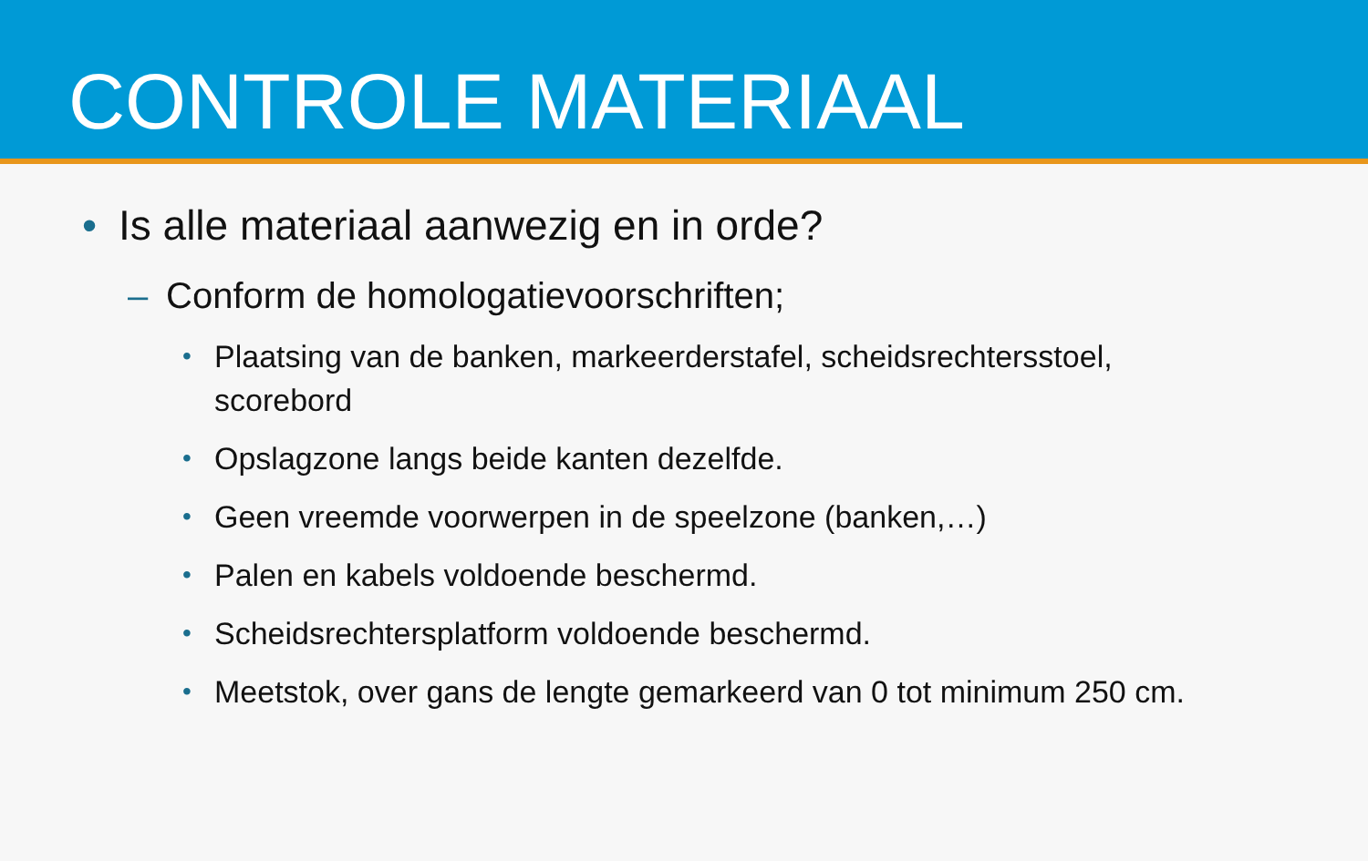CONTROLE MATERIAAL
• Is alle materiaal aanwezig en in orde?
– Conform de homologatievoorschriften;
• Plaatsing van de banken, markeerderstafel, scheidsrechtersstoel, scorebord
• Opslagzone langs beide kanten dezelfde.
• Geen vreemde voorwerpen in de speelzone (banken,…)
• Palen en kabels voldoende beschermd.
• Scheidsrechtersplatform voldoende beschermd.
• Meetstok, over gans de lengte gemarkeerd van 0 tot minimum 250 cm.